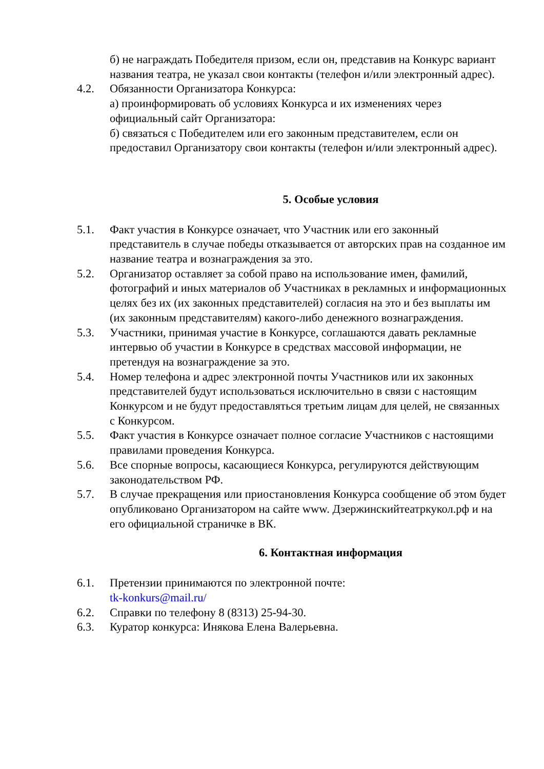б) не награждать Победителя призом, если он, представив на Конкурс вариант названия театра, не указал свои контакты (телефон и/или электронный адрес).
4.2. Обязанности Организатора Конкурса:
а) проинформировать об условиях Конкурса и их изменениях через официальный сайт Организатора:
б) связаться с Победителем или его законным представителем, если он предоставил Организатору свои контакты (телефон и/или электронный адрес).
5. Особые условия
5.1. Факт участия в Конкурсе означает, что Участник или его законный представитель в случае победы отказывается от авторских прав на созданное им название театра и вознаграждения за это.
5.2. Организатор оставляет за собой право на использование имен, фамилий, фотографий и иных материалов об Участниках в рекламных и информационных целях без их (их законных представителей) согласия на это и без выплаты им (их законным представителям) какого-либо денежного вознаграждения.
5.3. Участники, принимая участие в Конкурсе, соглашаются давать рекламные интервью об участии в Конкурсе в средствах массовой информации, не претендуя на вознаграждение за это.
5.4. Номер телефона и адрес электронной почты Участников или их законных представителей будут использоваться исключительно в связи с настоящим Конкурсом и не будут предоставляться третьим лицам для целей, не связанных с Конкурсом.
5.5. Факт участия в Конкурсе означает полное согласие Участников с настоящими правилами проведения Конкурса.
5.6. Все спорные вопросы, касающиеся Конкурса, регулируются действующим законодательством РФ.
5.7. В случае прекращения или приостановления Конкурса сообщение об этом будет опубликовано Организатором на сайте www. Дзержинскийтеатркукол.рф и на его официальной страничке в ВК.
6. Контактная информация
6.1. Претензии принимаются по электронной почте:
tk-konkurs@mail.ru/
6.2. Справки по телефону 8 (8313) 25-94-30.
6.3. Куратор конкурса: Инякова Елена Валерьевна.